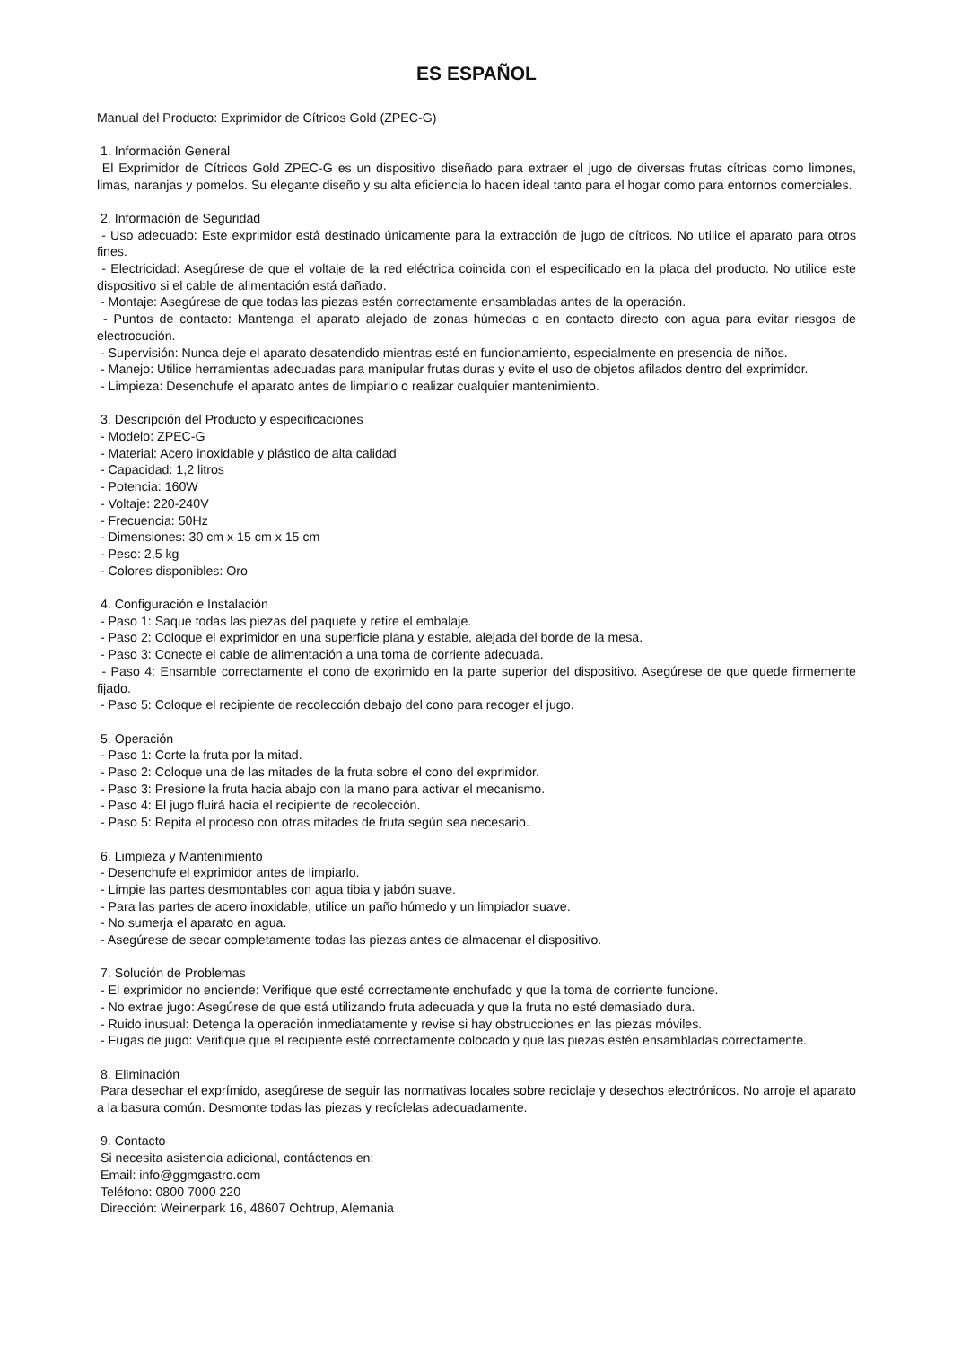ES ESPAÑOL
Manual del Producto: Exprimidor de Cítricos Gold (ZPEC-G)
1. Información General
El Exprimidor de Cítricos Gold ZPEC-G es un dispositivo diseñado para extraer el jugo de diversas frutas cítricas como limones, limas, naranjas y pomelos. Su elegante diseño y su alta eficiencia lo hacen ideal tanto para el hogar como para entornos comerciales.
2. Información de Seguridad
- Uso adecuado: Este exprimidor está destinado únicamente para la extracción de jugo de cítricos. No utilice el aparato para otros fines.
- Electricidad: Asegúrese de que el voltaje de la red eléctrica coincida con el especificado en la placa del producto. No utilice este dispositivo si el cable de alimentación está dañado.
- Montaje: Asegúrese de que todas las piezas estén correctamente ensambladas antes de la operación.
- Puntos de contacto: Mantenga el aparato alejado de zonas húmedas o en contacto directo con agua para evitar riesgos de electrocución.
- Supervisión: Nunca deje el aparato desatendido mientras esté en funcionamiento, especialmente en presencia de niños.
- Manejo: Utilice herramientas adecuadas para manipular frutas duras y evite el uso de objetos afilados dentro del exprimidor.
- Limpieza: Desenchufe el aparato antes de limpiarlo o realizar cualquier mantenimiento.
3. Descripción del Producto y especificaciones
- Modelo: ZPEC-G
- Material: Acero inoxidable y plástico de alta calidad
- Capacidad: 1,2 litros
- Potencia: 160W
- Voltaje: 220-240V
- Frecuencia: 50Hz
- Dimensiones: 30 cm x 15 cm x 15 cm
- Peso: 2,5 kg
- Colores disponibles: Oro
4. Configuración e Instalación
- Paso 1: Saque todas las piezas del paquete y retire el embalaje.
- Paso 2: Coloque el exprimidor en una superficie plana y estable, alejada del borde de la mesa.
- Paso 3: Conecte el cable de alimentación a una toma de corriente adecuada.
- Paso 4: Ensamble correctamente el cono de exprimido en la parte superior del dispositivo. Asegúrese de que quede firmemente fijado.
- Paso 5: Coloque el recipiente de recolección debajo del cono para recoger el jugo.
5. Operación
- Paso 1: Corte la fruta por la mitad.
- Paso 2: Coloque una de las mitades de la fruta sobre el cono del exprimidor.
- Paso 3: Presione la fruta hacia abajo con la mano para activar el mecanismo.
- Paso 4: El jugo fluirá hacia el recipiente de recolección.
- Paso 5: Repita el proceso con otras mitades de fruta según sea necesario.
6. Limpieza y Mantenimiento
- Desenchufe el exprimidor antes de limpiarlo.
- Limpie las partes desmontables con agua tibia y jabón suave.
- Para las partes de acero inoxidable, utilice un paño húmedo y un limpiador suave.
- No sumerja el aparato en agua.
- Asegúrese de secar completamente todas las piezas antes de almacenar el dispositivo.
7. Solución de Problemas
- El exprimidor no enciende: Verifique que esté correctamente enchufado y que la toma de corriente funcione.
- No extrae jugo: Asegúrese de que está utilizando fruta adecuada y que la fruta no esté demasiado dura.
- Ruido inusual: Detenga la operación inmediatamente y revise si hay obstrucciones en las piezas móviles.
- Fugas de jugo: Verifique que el recipiente esté correctamente colocado y que las piezas estén ensambladas correctamente.
8. Eliminación
Para desechar el exprímido, asegúrese de seguir las normativas locales sobre reciclaje y desechos electrónicos. No arroje el aparato a la basura común. Desmonte todas las piezas y recíclelas adecuadamente.
9. Contacto
Si necesita asistencia adicional, contáctenos en:
Email: info@ggmgastro.com
Teléfono: 0800 7000 220
Dirección: Weinerpark 16, 48607 Ochtrup, Alemania